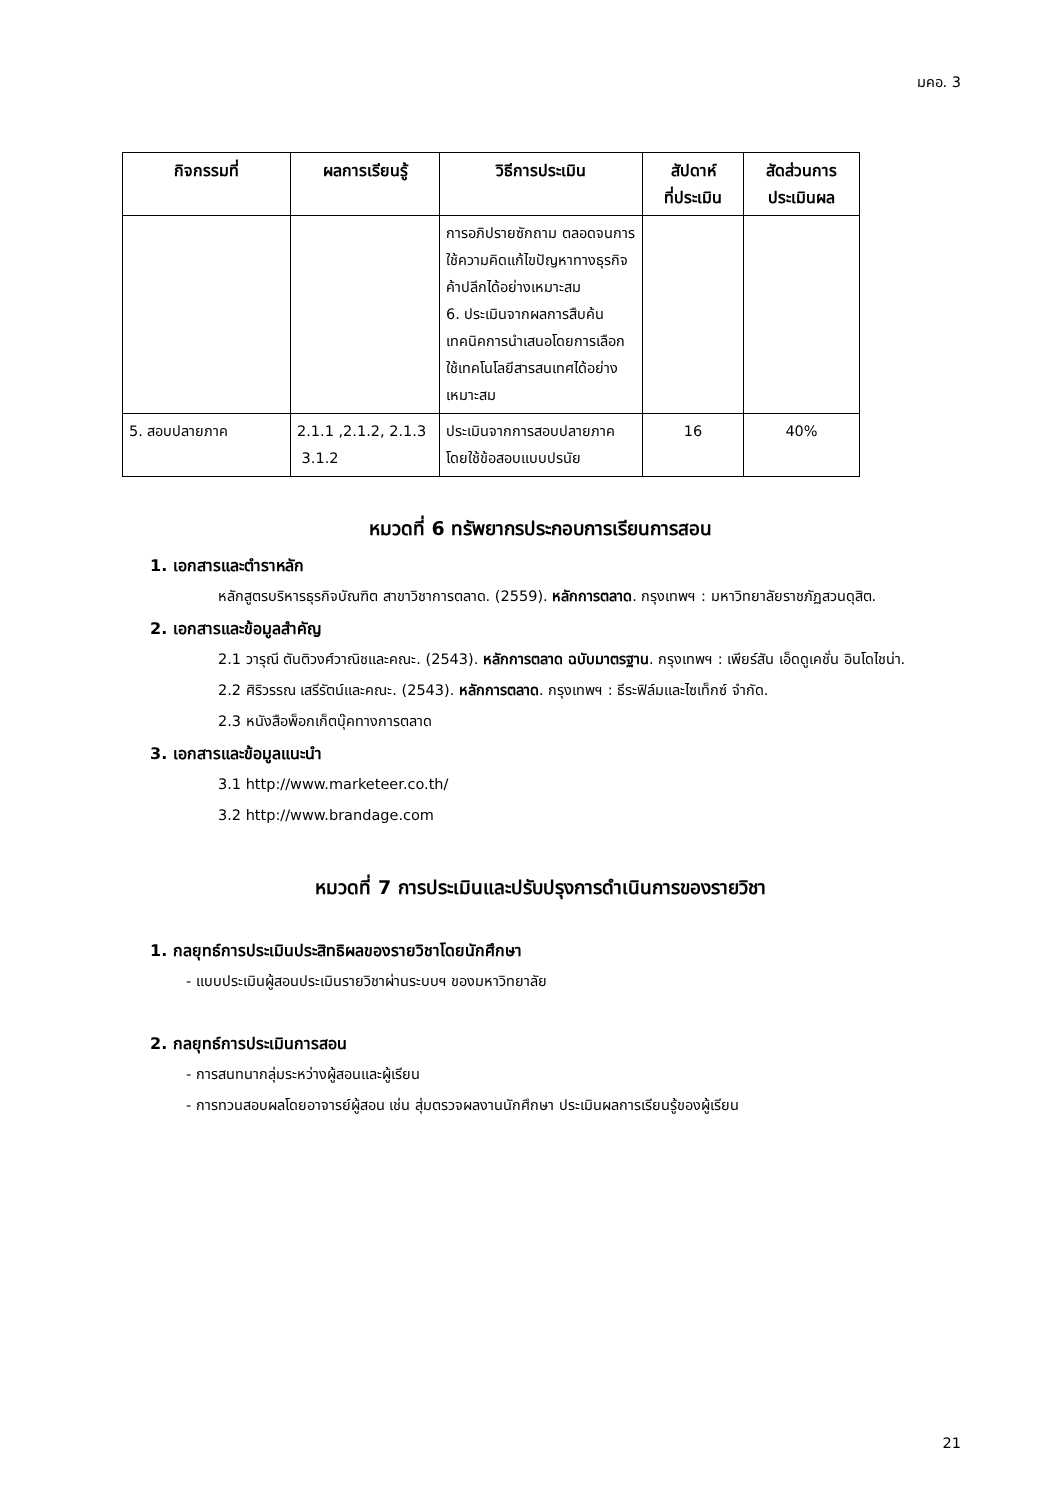มคอ. 3
| กิจกรรมที่ | ผลการเรียนรู้ | วิธีการประเมิน | สัปดาห์ ที่ประเมิน | สัดส่วนการ ประเมินผล |
| --- | --- | --- | --- | --- |
| | | การอภิปรายซักถาม ตลอดจนการใช้ความคิดแก้ไขปัญหาทางธุรกิจค้าปลีกได้อย่างเหมาะสม 6. ประเมินจากผลการสืบค้นเทคนิคการนำเสนอโดยการเลือกใช้เทคโนโลยีสารสนเทศได้อย่างเหมาะสม | | |
| 5. สอบปลายภาค | 2.1.1 ,2.1.2, 2.1.3 3.1.2 | ประเมินจากการสอบปลายภาค โดยใช้ข้อสอบแบบปรนัย | 16 | 40% |
หมวดที่ 6 ทรัพยากรประกอบการเรียนการสอน
1. เอกสารและตำราหลัก
หลักสูตรบริหารธุรกิจบัณฑิต สาขาวิชาการตลาด. (2559). หลักการตลาด. กรุงเทพฯ : มหาวิทยาลัยราชภัฏสวนดุสิต.
2. เอกสารและข้อมูลสำคัญ
2.1 วารุณี ตันติวงศ์วาณิชและคณะ. (2543). หลักการตลาด ฉบับมาตรฐาน. กรุงเทพฯ : เพียร์สัน เอ็ดดูเคชั่น อินโดไชน่า.
2.2 ศิริวรรณ เสรีรัตน์และคณะ. (2543). หลักการตลาด. กรุงเทพฯ : ธีระฟิล์มและไซเท็กซ์ จำกัด.
2.3 หนังสือพ็อกเก็ตบุ๊คทางการตลาด
3. เอกสารและข้อมูลแนะนำ
3.1 http://www.marketeer.co.th/
3.2 http://www.brandage.com
หมวดที่ 7 การประเมินและปรับปรุงการดำเนินการของรายวิชา
1. กลยุทธ์การประเมินประสิทธิผลของรายวิชาโดยนักศึกษา
- แบบประเมินผู้สอนประเมินรายวิชาผ่านระบบฯ ของมหาวิทยาลัย
2. กลยุทธ์การประเมินการสอน
- การสนทนากลุ่มระหว่างผู้สอนและผู้เรียน
- การทวนสอบผลโดยอาจารย์ผู้สอน เช่น สุ่มตรวจผลงานนักศึกษา ประเมินผลการเรียนรู้ของผู้เรียน
21